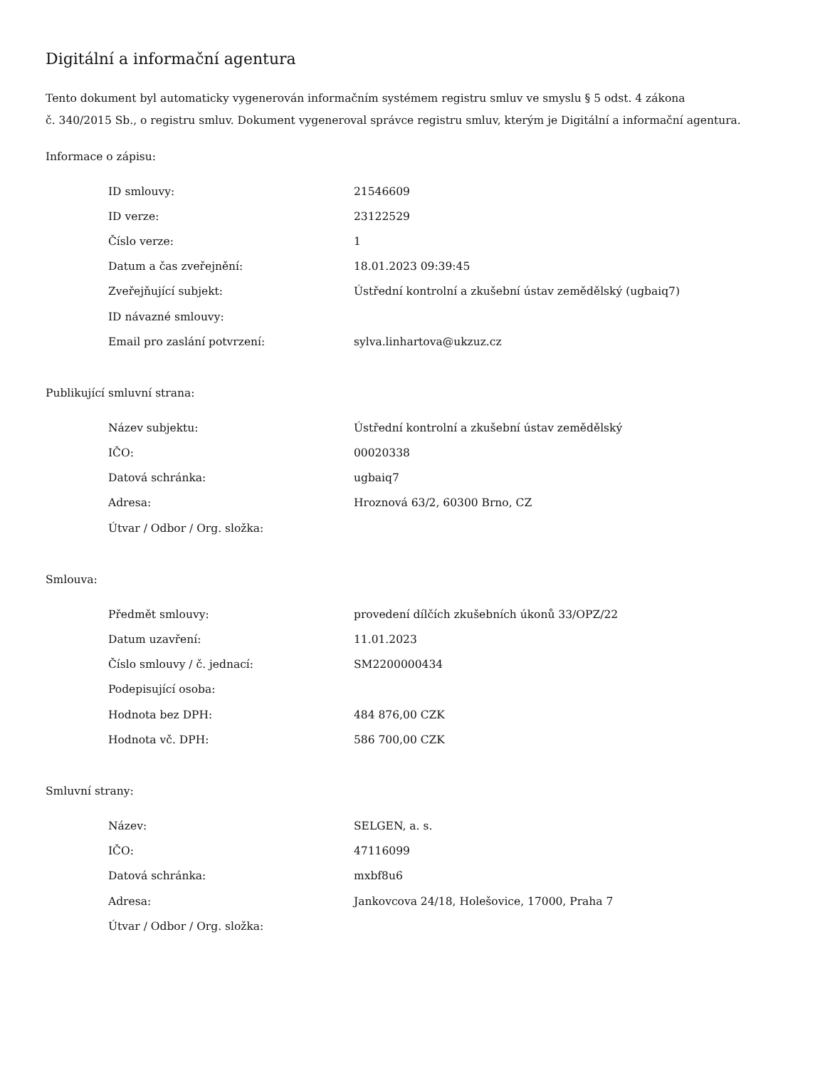Digitální a informační agentura
Tento dokument byl automaticky vygenerován informačním systémem registru smluv ve smyslu § 5 odst. 4 zákona
č. 340/2015 Sb., o registru smluv. Dokument vygeneroval správce registru smluv, kterým je Digitální a informační agentura.
Informace o zápisu:
| ID smlouvy: | 21546609 |
| ID verze: | 23122529 |
| Číslo verze: | 1 |
| Datum a čas zveřejnění: | 18.01.2023 09:39:45 |
| Zveřejňující subjekt: | Ústřední kontrolní a zkušební ústav zemědělský (ugbaiq7) |
| ID návazné smlouvy: | |
| Email pro zaslání potvrzení: | sylva.linhartova@ukzuz.cz |
Publikující smluvní strana:
| Název subjektu: | Ústřední kontrolní a zkušební ústav zemědělský |
| IČO: | 00020338 |
| Datová schránka: | ugbaiq7 |
| Adresa: | Hroznová 63/2, 60300 Brno, CZ |
| Útvar / Odbor / Org. složka: | |
Smlouva:
| Předmět smlouvy: | provedení dílčích zkušebních úkonů 33/OPZ/22 |
| Datum uzavření: | 11.01.2023 |
| Číslo smlouvy / č. jednací: | SM2200000434 |
| Podepisující osoba: | |
| Hodnota bez DPH: | 484 876,00 CZK |
| Hodnota vč. DPH: | 586 700,00 CZK |
Smluvní strany:
| Název: | SELGEN, a. s. |
| IČO: | 47116099 |
| Datová schránka: | mxbf8u6 |
| Adresa: | Jankovcova 24/18, Holešovice, 17000, Praha 7 |
| Útvar / Odbor / Org. složka: | |